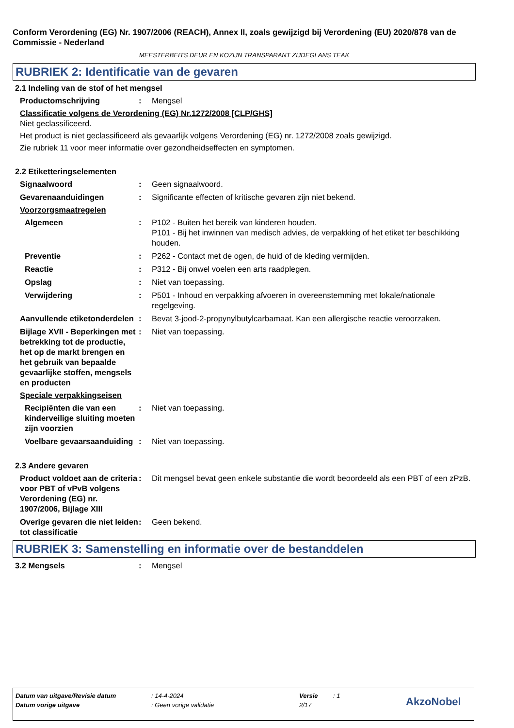Conform Verordening (EG) Nr. 1907/2006 (REACH), Annex II, zoals gewijzigd bij Verordening (EU) 2020/878 van de Commissie - Nederland
MEESTERBEITS DEUR EN KOZIJN TRANSPARANT ZIJDEGLANS TEAK
RUBRIEK 2: Identificatie van de gevaren
2.1 Indeling van de stof of het mengsel
Productomschrijving : Mengsel
Classificatie volgens de Verordening (EG) Nr.1272/2008 [CLP/GHS]
Niet geclassificeerd.
Het product is niet geclassificeerd als gevaarlijk volgens Verordening (EG) nr. 1272/2008 zoals gewijzigd.
Zie rubriek 11 voor meer informatie over gezondheidseffecten en symptomen.
2.2 Etiketteringselementen
Signaalwoord : Geen signaalwoord.
Gevarenaanduidingen : Significante effecten of kritische gevaren zijn niet bekend.
Voorzorgsmaatregelen
Algemeen : P102 - Buiten het bereik van kinderen houden.
P101 - Bij het inwinnen van medisch advies, de verpakking of het etiket ter beschikking houden.
Preventie : P262 - Contact met de ogen, de huid of de kleding vermijden.
Reactie : P312 - Bij onwel voelen een arts raadplegen.
Opslag : Niet van toepassing.
Verwijdering : P501 - Inhoud en verpakking afvoeren in overeenstemming met lokale/nationale regelgeving.
Aanvullende etiketonderdelen
: Bevat 3-jood-2-propynylbutylcarbamaat. Kan een allergische reactie veroorzaken.
Bijlage XVII - Beperkingen met betrekking tot de productie, het op de markt brengen en het gebruik van bepaalde gevaarlijke stoffen, mengsels en producten
: Niet van toepassing.
Speciale verpakkingseisen
Recipiënten die van een kinderveilige sluiting moeten zijn voorzien
: Niet van toepassing.
Voelbare gevaarsaanduiding
: Niet van toepassing.
2.3 Andere gevaren
Product voldoet aan de criteria voor PBT of vPvB volgens Verordening (EG) nr. 1907/2006, Bijlage XIII
: Dit mengsel bevat geen enkele substantie die wordt beoordeeld als een PBT of een zPzB.
Overige gevaren die niet leiden tot classificatie
: Geen bekend.
RUBRIEK 3: Samenstelling en informatie over de bestanddelen
3.2 Mengsels : Mengsel
Datum van uitgave/Revisie datum: 14-4-2024 Versie: 1
Datum vorige uitgave: Geen vorige validatie 2/17 AkzoNobel